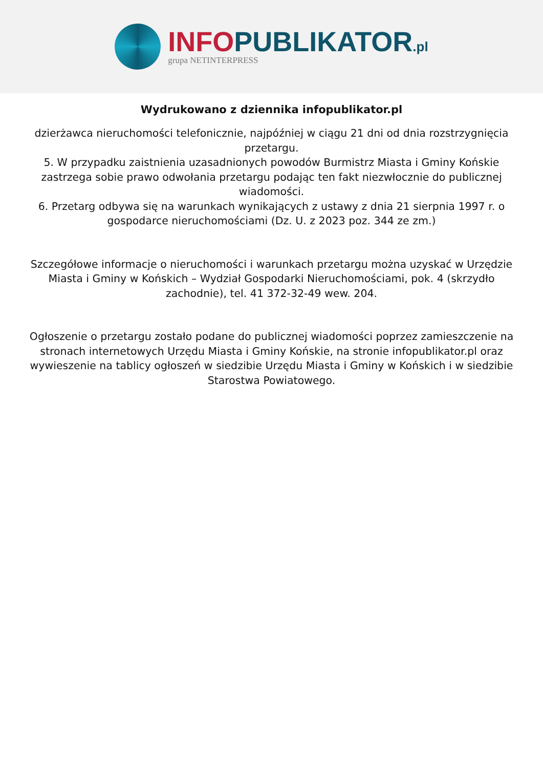INFO PUBLIKATOR.pl
grupa NETINTERPRESS
Wydrukowano z dziennika infopublikator.pl
dzierżawca nieruchomości telefonicznie, najpóźniej w ciągu 21 dni od dnia rozstrzygnięcia przetargu.
5. W przypadku zaistnienia uzasadnionych powodów Burmistrz Miasta i Gminy Końskie zastrzega sobie prawo odwołania przetargu podając ten fakt niezwłocznie do publicznej wiadomości.
6. Przetarg odbywa się na warunkach wynikających z ustawy z dnia 21 sierpnia 1997 r. o gospodarce nieruchomościami (Dz. U. z 2023 poz. 344 ze zm.)
Szczegółowe informacje o nieruchomości i warunkach przetargu można uzyskać w Urzędzie Miasta i Gminy w Końskich – Wydział Gospodarki Nieruchomościami, pok. 4 (skrzydło zachodnie), tel. 41 372-32-49 wew. 204.
Ogłoszenie o przetargu zostało podane do publicznej wiadomości poprzez zamieszczenie na stronach internetowych Urzędu Miasta i Gminy Końskie, na stronie infopublikator.pl oraz wywieszenie na tablicy ogłoszeń w siedzibie Urzędu Miasta i Gminy w Końskich i w siedzibie Starostwa Powiatowego.